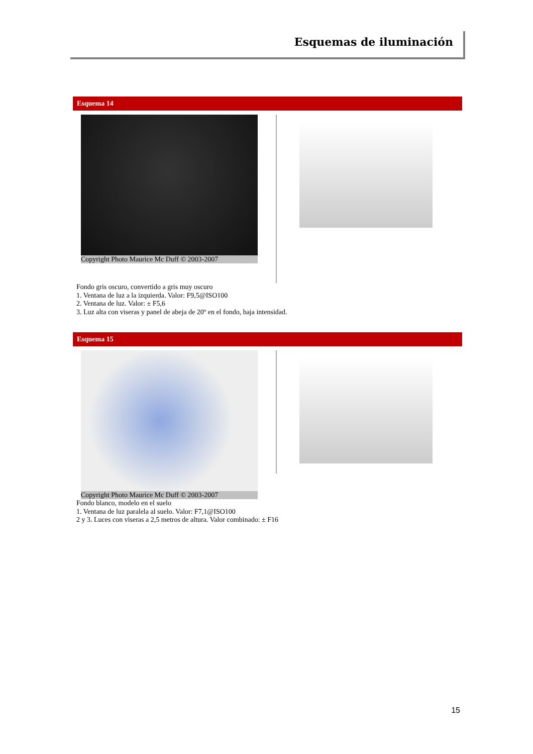Esquemas de iluminación
Esquema 14
Copyright Photo Maurice Mc Duff © 2003-2007
Fondo gris oscuro, convertido a gris muy oscuro
1. Ventana de luz a la izquierda. Valor: F9,5@ISO100
2. Ventana de luz. Valor: ± F5,6
3. Luz alta con viseras y panel de abeja de 20º en el fondo, baja intensidad.
Esquema 15
Copyright Photo Maurice Mc Duff © 2003-2007
Fondo blanco, modelo en el suelo
1. Ventana de luz paralela al suelo. Valor: F7,1@ISO100
2 y 3. Luces con viseras a 2,5 metros de altura. Valor combinado: ± F16
15